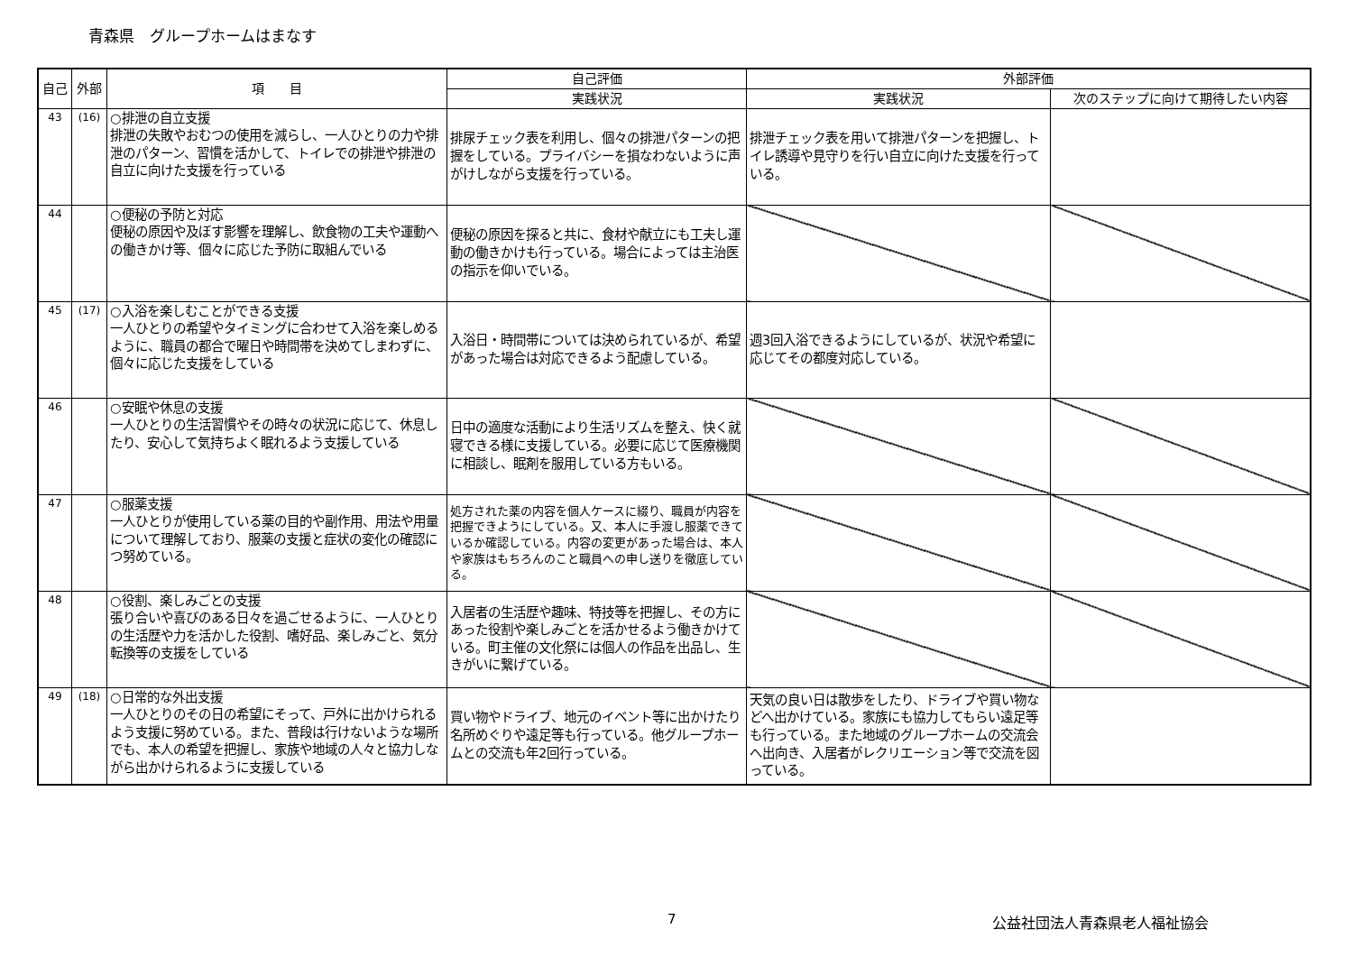青森県　グループホームはまなす
| 自己 | 外部 | 項 目 | 自己評価 | 外部評価 | |
| --- | --- | --- | --- | --- | --- |
| | | | 実践状況 | 実践状況 | 次のステップに向けて期待したい内容 |
| 43 | (16) | ○排泄の自立支援 排泄の失敗やおむつの使用を減らし、一人ひとりの力や排泄のパターン、習慣を活かして、トイレでの排泄や排泄の自立に向けた支援を行っている | 排尿チェック表を利用し、個々の排泄パターンの把握をしている。プライバシーを損なわないように声がけしながら支援を行っている。 | 排泄チェック表を用いて排泄パターンを把握し、トイレ誘導や見守りを行い自立に向けた支援を行っている。 | |
| 44 | | ○便秘の予防と対応 便秘の原因や及ぼす影響を理解し、飲食物の工夫や運動への働きかけ等、個々に応じた予防に取組んでいる | 便秘の原因を探ると共に、食材や献立にも工夫し運動の働きかけも行っている。場合によっては主治医の指示を仰いでいる。 | | |
| 45 | (17) | ○入浴を楽しむことができる支援 一人ひとりの希望やタイミングに合わせて入浴を楽しめるように、職員の都合で曜日や時間帯を決めてしまわずに、個々に応じた支援をしている | 入浴日・時間帯については決められているが、希望があった場合は対応できるよう配慮している。 | 週3回入浴できるようにしているが、状況や希望に応じてその都度対応している。 | |
| 46 | | ○安眠や休息の支援 一人ひとりの生活習慣やその時々の状況に応じて、休息したり、安心して気持ちよく眠れるよう支援している | 日中の適度な活動により生活リズムを整え、快く就寝できる様に支援している。必要に応じて医療機関に相談し、眠剤を服用している方もいる。 | | |
| 47 | | ○服薬支援 一人ひとりが使用している薬の目的や副作用、用法や用量について理解しており、服薬の支援と症状の変化の確認につ努めている。 | 処方された薬の内容を個人ケースに綴り、職員が内容を把握できようにしている。又、本人に手渡し服薬できているか確認している。内容の変更があった場合は、本人や家族はもちろんのこと職員への申し送りを徹底している。 | | |
| 48 | | ○役割、楽しみごとの支援 張り合いや喜びのある日々を過ごせるように、一人ひとりの生活歴や力を活かした役割、嗜好品、楽しみごと、気分転換等の支援をしている | 入居者の生活歴や趣味、特技等を把握し、その方にあった役割や楽しみごとを活かせるよう働きかけている。町主催の文化祭には個人の作品を出品し、生きがいに繋げている。 | | |
| 49 | (18) | ○日常的な外出支援 一人ひとりのその日の希望にそって、戸外に出かけられるよう支援に努めている。また、普段は行けないような場所でも、本人の希望を把握し、家族や地域の人々と協力しながら出かけられるように支援している | 買い物やドライブ、地元のイベント等に出かけたり名所めぐりや遠足等も行っている。他グループホームとの交流も年2回行っている。 | 天気の良い日は散歩をしたり、ドライブや買い物などへ出かけている。家族にも協力してもらい遠足等も行っている。また地域のグループホームの交流会へ出向き、入居者がレクリエーション等で交流を図っている。 | |
7 公益社団法人青森県老人福祉協会